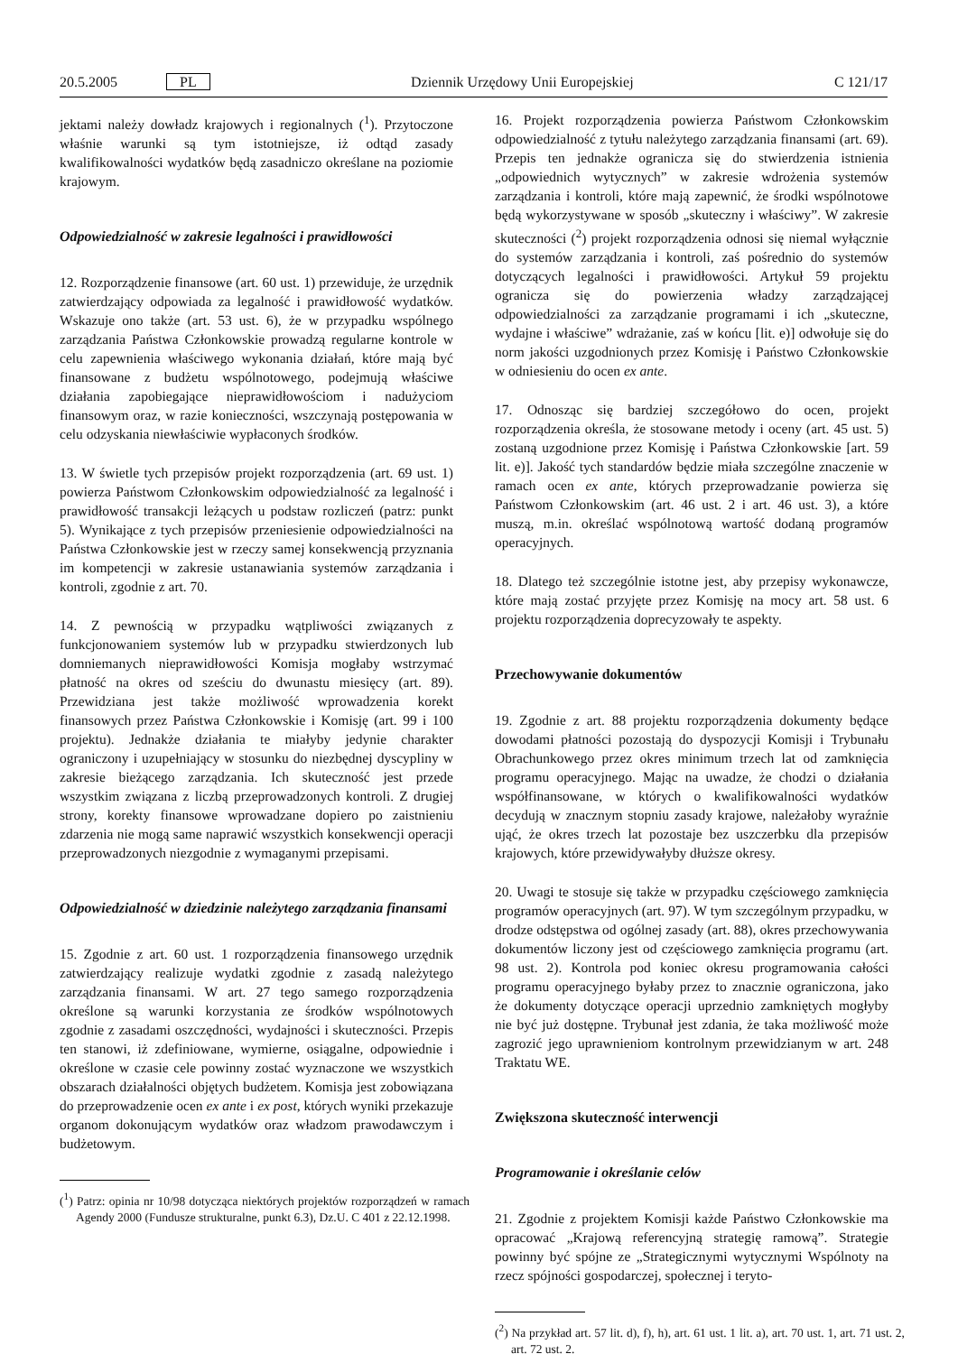20.5.2005 PL Dziennik Urzędowy Unii Europejskiej C 121/17
jektami należy dowładz krajowych i regionalnych (<sup>1</sup>). Przytoczone właśnie warunki są tym istotniejsze, iż odtąd zasady kwalifikowalności wydatków będą zasadniczo określane na poziomie krajowym.
Odpowiedzialność w zakresie legalności i prawidłowości
12. Rozporządzenie finansowe (art. 60 ust. 1) przewiduje, że urzędnik zatwierdzający odpowiada za legalność i prawidłowość wydatków. Wskazuje ono także (art. 53 ust. 6), że w przypadku wspólnego zarządzania Państwa Członkowskie prowadzą regularne kontrole w celu zapewnienia właściwego wykonania działań, które mają być finansowane z budżetu wspólnotowego, podejmują właściwe działania zapobiegające nieprawidłowościom i nadużyciom finansowym oraz, w razie konieczności, wszczynają postępowania w celu odzyskania niewłaściwie wypłaconych środków.
13. W świetle tych przepisów projekt rozporządzenia (art. 69 ust. 1) powierza Państwom Członkowskim odpowiedzialność za legalność i prawidłowość transakcji leżących u podstaw rozliczeń (patrz: punkt 5). Wynikające z tych przepisów przeniesienie odpowiedzialności na Państwa Członkowskie jest w rzeczy samej konsekwencją przyznania im kompetencji w zakresie ustanawiania systemów zarządzania i kontroli, zgodnie z art. 70.
14. Z pewnością w przypadku wątpliwości związanych z funkcjonowaniem systemów lub w przypadku stwierdzonych lub domniemanych nieprawidłowości Komisja mogłaby wstrzymać płatność na okres od sześciu do dwunastu miesięcy (art. 89). Przewidziana jest także możliwość wprowadzenia korekt finansowych przez Państwa Członkowskie i Komisję (art. 99 i 100 projektu). Jednakże działania te miałyby jedynie charakter ograniczony i uzupełniający w stosunku do niezbędnej dyscypliny w zakresie bieżącego zarządzania. Ich skuteczność jest przede wszystkim związana z liczbą przeprowadzonych kontroli. Z drugiej strony, korekty finansowe wprowadzane dopiero po zaistnieniu zdarzenia nie mogą same naprawić wszystkich konsekwencji operacji przeprowadzonych niezgodnie z wymaganymi przepisami.
Odpowiedzialność w dziedzinie należytego zarządzania finansami
15. Zgodnie z art. 60 ust. 1 rozporządzenia finansowego urzędnik zatwierdzający realizuje wydatki zgodnie z zasadą należytego zarządzania finansami. W art. 27 tego samego rozporządzenia określone są warunki korzystania ze środków wspólnotowych zgodnie z zasadami oszczędności, wydajności i skuteczności. Przepis ten stanowi, iż zdefiniowane, wymierne, osiągalne, odpowiednie i określone w czasie cele powinny zostać wyznaczone we wszystkich obszarach działalności objętych budżetem. Komisja jest zobowiązana do przeprowadzenie ocen ex ante i ex post, których wyniki przekazuje organom dokonującym wydatków oraz władzom prawodawczym i budżetowym.
(<sup>1</sup>) Patrz: opinia nr 10/98 dotycząca niektórych projektów rozporządzeń w ramach Agendy 2000 (Fundusze strukturalne, punkt 6.3), Dz.U. C 401 z 22.12.1998.
16. Projekt rozporządzenia powierza Państwom Członkowskim odpowiedzialność z tytułu należytego zarządzania finansami (art. 69). Przepis ten jednakże ogranicza się do stwierdzenia istnienia „odpowiednich wytycznych” w zakresie wdrożenia systemów zarządzania i kontroli, które mają zapewnić, że środki wspólnotowe będą wykorzystywane w sposób „skuteczny i właściwy”. W zakresie skuteczności (<sup>2</sup>) projekt rozporządzenia odnosi się niemal wyłącznie do systemów zarządzania i kontroli, zaś pośrednio do systemów dotyczących legalności i prawidłowości. Artykuł 59 projektu ogranicza się do powierzenia władzy zarządzającej odpowiedzialności za zarządzanie programami i ich „skuteczne, wydajne i właściwe” wdrażanie, zaś w końcu [lit. e)] odwołuje się do norm jakości uzgodnionych przez Komisję i Państwo Członkowskie w odniesieniu do ocen ex ante.
17. Odnosząc się bardziej szczegółowo do ocen, projekt rozporządzenia określa, że stosowane metody i oceny (art. 45 ust. 5) zostaną uzgodnione przez Komisję i Państwa Członkowskie [art. 59 lit. e)]. Jakość tych standardów będzie miała szczególne znaczenie w ramach ocen ex ante, których przeprowadzanie powierza się Państwom Członkowskim (art. 46 ust. 2 i art. 46 ust. 3), a które muszą, m.in. określać wspólnotową wartość dodaną programów operacyjnych.
18. Dlatego też szczególnie istotne jest, aby przepisy wykonawcze, które mają zostać przyjęte przez Komisję na mocy art. 58 ust. 6 projektu rozporządzenia doprecyzowały te aspekty.
Przechowywanie dokumentów
19. Zgodnie z art. 88 projektu rozporządzenia dokumenty będące dowodami płatności pozostają do dyspozycji Komisji i Trybunału Obrachunkowego przez okres minimum trzech lat od zamknięcia programu operacyjnego. Mając na uwadze, że chodzi o działania współfinansowane, w których o kwalifikowalności wydatków decydują w znacznym stopniu zasady krajowe, należałoby wyraźnie ująć, że okres trzech lat pozostaje bez uszczerbku dla przepisów krajowych, które przewidywałyby dłuższe okresy.
20. Uwagi te stosuje się także w przypadku częściowego zamknięcia programów operacyjnych (art. 97). W tym szczególnym przypadku, w drodze odstępstwa od ogólnej zasady (art. 88), okres przechowywania dokumentów liczony jest od częściowego zamknięcia programu (art. 98 ust. 2). Kontrola pod koniec okresu programowania całości programu operacyjnego byłaby przez to znacznie ograniczona, jako że dokumenty dotyczące operacji uprzednio zamkniętych mogłyby nie być już dostępne. Trybunał jest zdania, że taka możliwość może zagrozić jego uprawnieniom kontrolnym przewidzianym w art. 248 Traktatu WE.
Zwiększona skuteczność interwencji
Programowanie i określanie celów
21. Zgodnie z projektem Komisji każde Państwo Członkowskie ma opracować „Krajową referencyjną strategię ramową”. Strategie powinny być spójne ze „Strategicznymi wytycznymi Wspólnoty na rzecz spójności gospodarczej, społecznej i teryto-
(<sup>2</sup>) Na przykład art. 57 lit. d), f), h), art. 61 ust. 1 lit. a), art. 70 ust. 1, art. 71 ust. 2, art. 72 ust. 2.